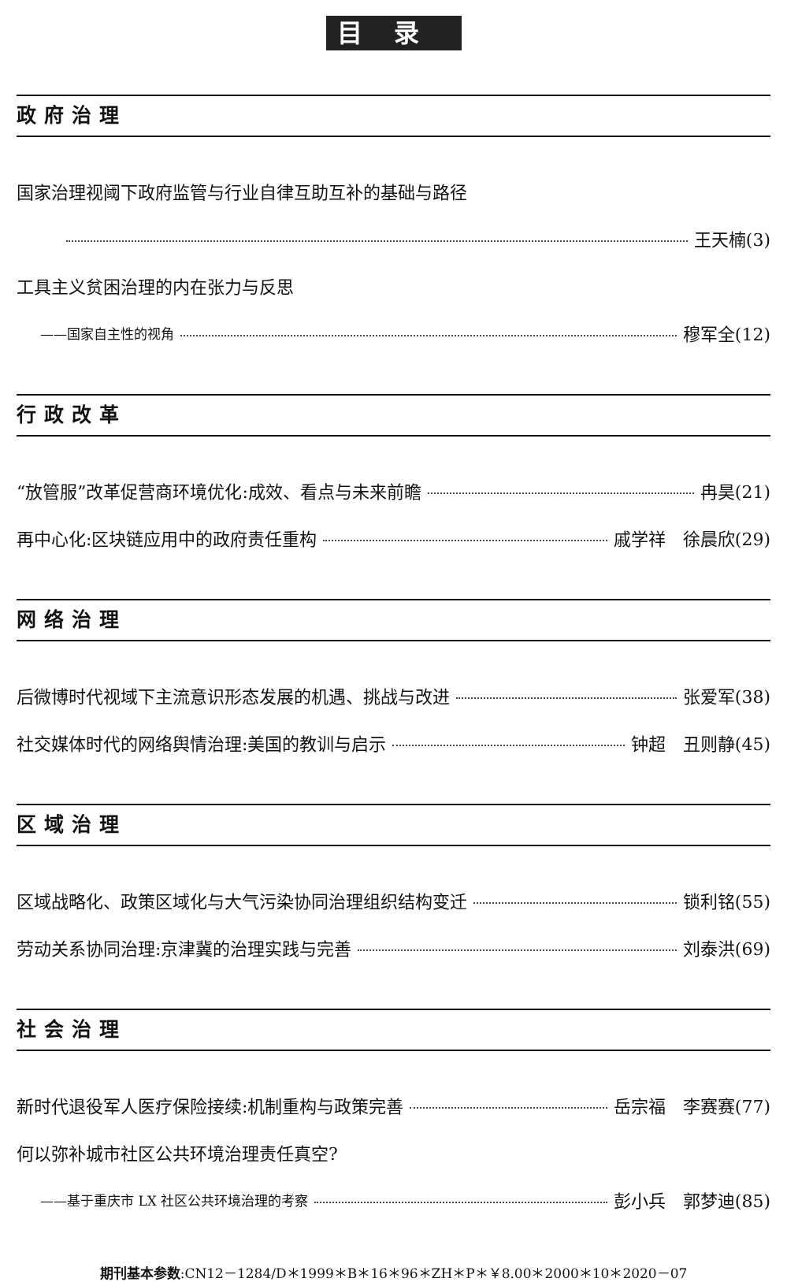目录
政府治理
国家治理视阈下政府监管与行业自律互助互补的基础与路径
王天楠(3)
工具主义贫困治理的内在张力与反思
——国家自主性的视角 穆军全(12)
行政改革
“放管服”改革促营商环境优化:成效、看点与未来前瞻 冉昊(21)
再中心化:区块链应用中的政府责任重构 戚学祥　徐晨欣(29)
网络治理
后微博时代视域下主流意识形态发展的机遇、挑战与改进 张爱军(38)
社交媒体时代的网络舆情治理:美国的教训与启示 钟超　丑则静(45)
区域治理
区域战略化、政策区域化与大气污染协同治理组织结构变迁 锁利铭(55)
劳动关系协同治理:京津冀的治理实践与完善 刘泰洪(69)
社会治理
新时代退役军人医疗保险接续:机制重构与政策完善 岳宗福　李赛赛(77)
何以弥补城市社区公共环境治理责任真空?
——基于重庆市 LX 社区公共环境治理的考察 彭小兵　郭梦迪(85)
期刊基本参数:CN12－1284/D＊1999＊B＊16＊96＊ZH＊P＊￥8.00＊2000＊10＊2020－07